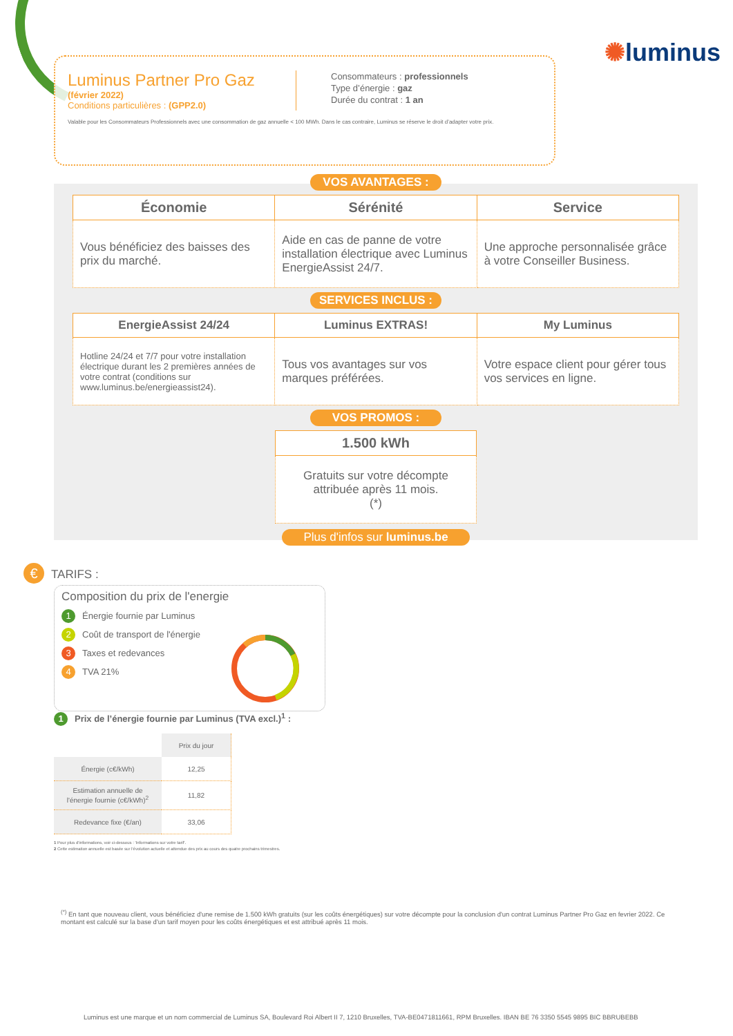✺luminus
Luminus Partner Pro Gaz
(février 2022)
Conditions particulières : (GPP2.0)
Consommateurs : professionnels
Type d’énergie : gaz
Durée du contrat : 1 an
Valable pour les Consommateurs Professionnels avec une consommation de gaz annuelle < 100 MWh. Dans le cas contraire, Luminus se réserve le droit d’adapter votre prix.
VOS AVANTAGES :
| Économie | Sérénité | Service |
| Vous bénéficiez des baisses des prix du marché. | Aide en cas de panne de votre installation électrique avec Luminus EnergieAssist 24/7. | Une approche personnalisée grâce à votre Conseiller Business. |
SERVICES INCLUS :
| EnergieAssist 24/24 | Luminus EXTRAS! | My Luminus |
| Hotline 24/24 et 7/7 pour votre installation électrique durant les 2 premières années de votre contrat (conditions sur www.luminus.be/energieassist24). | Tous vos avantages sur vos marques préférées. | Votre espace client pour gérer tous vos services en ligne. |
VOS PROMOS :
| 1.500 kWh |
| Gratuits sur votre décompte attribuée après 11 mois. (*) |
Plus d'infos sur luminus.be
€ TARIFS :
Composition du prix de l'energie
1 Énergie fournie par Luminus
2 Coût de transport de l'énergie
3 Taxes et redevances
4 TVA 21%
1 Prix de l’énergie fournie par Luminus (TVA excl.)<sup>1</sup> :
| | Prix du jour |
| Énergie (c€/kWh) | 12,25 |
| Estimation annuelle de l'énergie fournie (c€/kWh)<sup>2</sup> | 11,82 |
| Redevance fixe (€/an) | 33,06 |
1 Pour plus d'informations, voir ci-dessous : 'Informations sur votre tarif'.
2 Cette estimation annuelle est basée sur l'évolution actuelle et attendue des prix au cours des quatre prochains trimestres.
<sup>(*)</sup> En tant que nouveau client, vous bénéficiez d'une remise de 1.500 kWh gratuits (sur les coûts énergétiques) sur votre décompte pour la conclusion d'un contrat Luminus Partner Pro Gaz en fevrier 2022. Ce montant est calculé sur la base d'un tarif moyen pour les coûts énergétiques et est attribué après 11 mois.
Luminus est une marque et un nom commercial de Luminus SA, Boulevard Roi Albert II 7, 1210 Bruxelles, TVA-BE0471811661, RPM Bruxelles. IBAN BE 76 3350 5545 9895 BIC BBRUBEBB